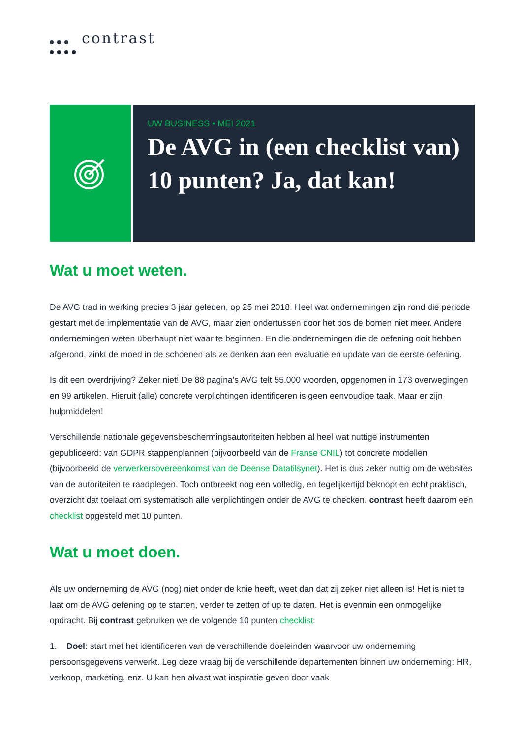contrast
UW BUSINESS • MEI 2021
De AVG in (een checklist van) 10 punten? Ja, dat kan!
Wat u moet weten.
De AVG trad in werking precies 3 jaar geleden, op 25 mei 2018. Heel wat ondernemingen zijn rond die periode gestart met de implementatie van de AVG, maar zien ondertussen door het bos de bomen niet meer. Andere ondernemingen weten überhaupt niet waar te beginnen. En die ondernemingen die de oefening ooit hebben afgerond, zinkt de moed in de schoenen als ze denken aan een evaluatie en update van de eerste oefening.
Is dit een overdrijving? Zeker niet! De 88 pagina’s AVG telt 55.000 woorden, opgenomen in 173 overwegingen en 99 artikelen. Hieruit (alle) concrete verplichtingen identificeren is geen eenvoudige taak. Maar er zijn hulpmiddelen!
Verschillende nationale gegevensbeschermingsautoriteiten hebben al heel wat nuttige instrumenten gepubliceerd: van GDPR stappenplannen (bijvoorbeeld van de Franse CNIL) tot concrete modellen (bijvoorbeeld de verwerkersovereenkomst van de Deense Datatilsynet). Het is dus zeker nuttig om de websites van de autoriteiten te raadplegen. Toch ontbreekt nog een volledig, en tegelijkertijd beknopt en echt praktisch, overzicht dat toelaat om systematisch alle verplichtingen onder de AVG te checken. contrast heeft daarom een checklist opgesteld met 10 punten.
Wat u moet doen.
Als uw onderneming de AVG (nog) niet onder de knie heeft, weet dan dat zij zeker niet alleen is! Het is niet te laat om de AVG oefening op te starten, verder te zetten of up te daten. Het is evenmin een onmogelijke opdracht. Bij contrast gebruiken we de volgende 10 punten checklist:
1. Doel: start met het identificeren van de verschillende doeleinden waarvoor uw onderneming persoonsgegevens verwerkt. Leg deze vraag bij de verschillende departementen binnen uw onderneming: HR, verkoop, marketing, enz. U kan hen alvast wat inspiratie geven door vaak